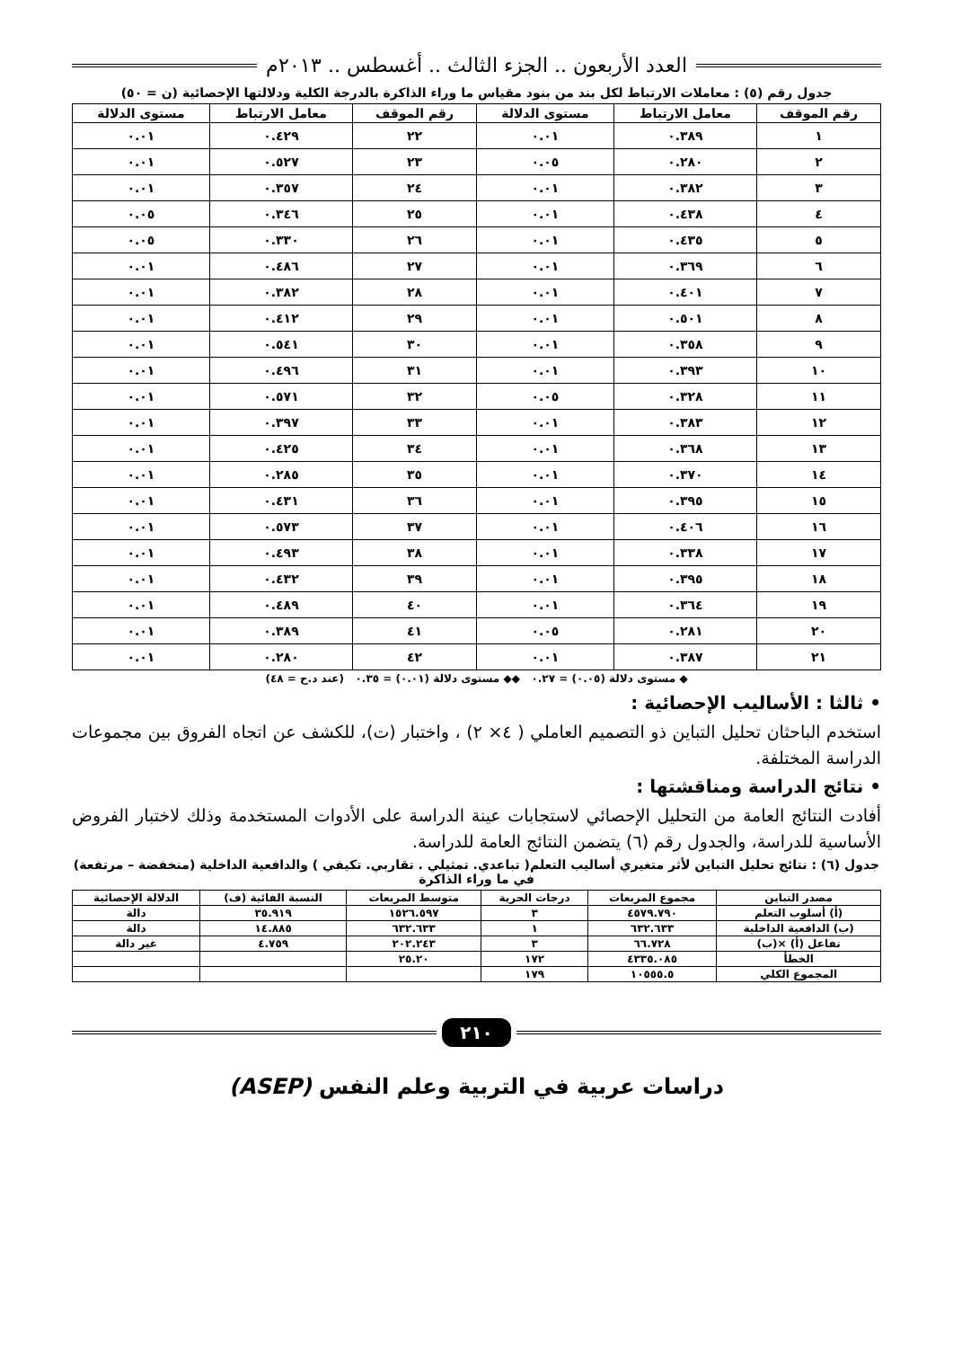العدد الأربعون .. الجزء الثالث .. أغسطس .. ٢٠١٣م
جدول رقم (٥) : معاملات الارتباط لكل بند من بنود مقياس ما وراء الذاكرة بالدرجة الكلية ودلالتها الإحصائية (ن = ٥٠)
| رقم الموقف | معامل الارتباط | مستوى الدلالة | رقم الموقف | معامل الارتباط | مستوى الدلالة |
| --- | --- | --- | --- | --- | --- |
| ١ | ٠.٣٨٩ | ٠.٠١ | ٢٢ | ٠.٤٢٩ | ٠.٠١ |
| ٢ | ٠.٢٨٠ | ٠.٠٥ | ٢٣ | ٠.٥٢٧ | ٠.٠١ |
| ٣ | ٠.٣٨٢ | ٠.٠١ | ٢٤ | ٠.٣٥٧ | ٠.٠١ |
| ٤ | ٠.٤٣٨ | ٠.٠١ | ٢٥ | ٠.٣٤٦ | ٠.٠٥ |
| ٥ | ٠.٤٣٥ | ٠.٠١ | ٢٦ | ٠.٣٣٠ | ٠.٠٥ |
| ٦ | ٠.٣٦٩ | ٠.٠١ | ٢٧ | ٠.٤٨٦ | ٠.٠١ |
| ٧ | ٠.٤٠١ | ٠.٠١ | ٢٨ | ٠.٣٨٢ | ٠.٠١ |
| ٨ | ٠.٥٠١ | ٠.٠١ | ٢٩ | ٠.٤١٢ | ٠.٠١ |
| ٩ | ٠.٣٥٨ | ٠.٠١ | ٣٠ | ٠.٥٤١ | ٠.٠١ |
| ١٠ | ٠.٣٩٣ | ٠.٠١ | ٣١ | ٠.٤٩٦ | ٠.٠١ |
| ١١ | ٠.٣٢٨ | ٠.٠٥ | ٣٢ | ٠.٥٧١ | ٠.٠١ |
| ١٢ | ٠.٣٨٣ | ٠.٠١ | ٣٣ | ٠.٣٩٧ | ٠.٠١ |
| ١٣ | ٠.٣٦٨ | ٠.٠١ | ٣٤ | ٠.٤٢٥ | ٠.٠١ |
| ١٤ | ٠.٣٧٠ | ٠.٠١ | ٣٥ | ٠.٢٨٥ | ٠.٠١ |
| ١٥ | ٠.٣٩٥ | ٠.٠١ | ٣٦ | ٠.٤٣١ | ٠.٠١ |
| ١٦ | ٠.٤٠٦ | ٠.٠١ | ٣٧ | ٠.٥٧٣ | ٠.٠١ |
| ١٧ | ٠.٣٣٨ | ٠.٠١ | ٣٨ | ٠.٤٩٣ | ٠.٠١ |
| ١٨ | ٠.٣٩٥ | ٠.٠١ | ٣٩ | ٠.٤٣٢ | ٠.٠١ |
| ١٩ | ٠.٣٦٤ | ٠.٠١ | ٤٠ | ٠.٤٨٩ | ٠.٠١ |
| ٢٠ | ٠.٢٨١ | ٠.٠٥ | ٤١ | ٠.٣٨٩ | ٠.٠١ |
| ٢١ | ٠.٣٨٧ | ٠.٠١ | ٤٢ | ٠.٢٨٠ | ٠.٠١ |
◆ مستوى دلالة (٠.٠٥) = ٠.٢٧ ◆◆ مستوى دلالة (٠.٠١) = ٠.٣٥ (عند د.ح = ٤٨)
• ثالثا : الأساليب الإحصائية :
استخدم الباحثان تحليل التباين ذو التصميم العاملي ( ٤× ٢) ، واختبار (ت)، للكشف عن اتجاه الفروق بين مجموعات الدراسة المختلفة.
• نتائج الدراسة ومناقشتها :
أفادت النتائج العامة من التحليل الإحصائي لاستجابات عينة الدراسة على الأدوات المستخدمة وذلك لاختبار الفروض الأساسية للدراسة، والجدول رقم (٦) يتضمن النتائج العامة للدراسة.
جدول (٦) : نتائج تحليل التباين لأثر متغيري أساليب التعلم( تباعدي. تمثيلي . تقاربي. تكيفي ) والدافعية الداخلية (منخفضة – مرتفعة) في ما وراء الذاكرة
| مصدر التباين | مجموع المربعات | درجات الحرية | متوسط المربعات | النسبة الفائية (ف) | الدلالة الإحصائية |
| --- | --- | --- | --- | --- | --- |
| (أ) أسلوب التعلم | ٤٥٧٩.٧٩٠ | ٣ | ١٥٢٦.٥٩٧ | ٣٥.٩١٩ | دالة |
| (ب) الدافعية الداخلية | ٦٣٢.٦٣٣ | ١ | ٦٣٢.٦٣٣ | ١٤.٨٨٥ | دالة |
| تفاعل (أ) ×(ب) | ٦٦.٧٢٨ | ٣ | ٢٠٢.٢٤٣ | ٤.٧٥٩ | غير دالة |
| الخطأ | ٤٣٣٥.٠٨٥ | ١٧٢ | ٢٥.٢٠ | | |
| المجموع الكلي | ١٠٥٥٥.٥ | ١٧٩ | | | |
٢١٠
دراسات عربية في التربية وعلم النفس (ASEP)